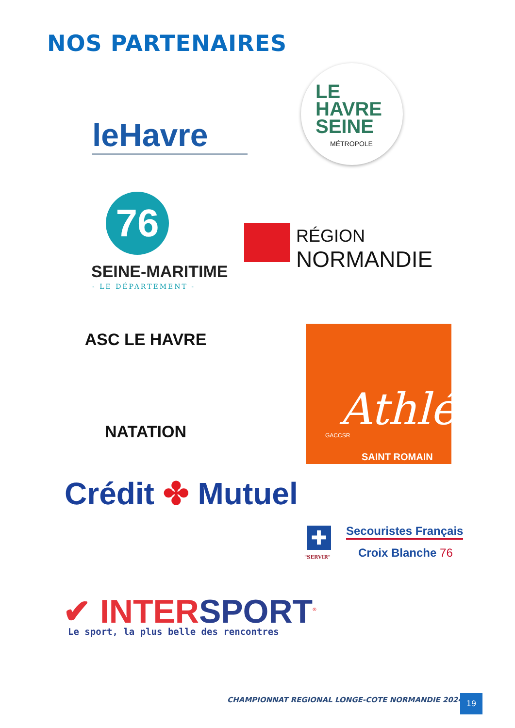NOS PARTENAIRES
leHavre
LE
HAVRE
SEINE
MÉTROPOLE
76
SEINE-MARITIME
- LE DÉPARTEMENT -
RÉGION
NORMANDIE
ASC LE HAVRE
NATATION Athlé
GACCSR
SAINT ROMAIN
Crédit ✤ Mutuel
✚
"SERVIR"
Secouristes Français
Croix Blanche 76
✔ INTERSPORT<sup>®</sup>
Le sport, la plus belle des rencontres
CHAMPIONNAT REGIONAL LONGE-COTE NORMANDIE 2024
19